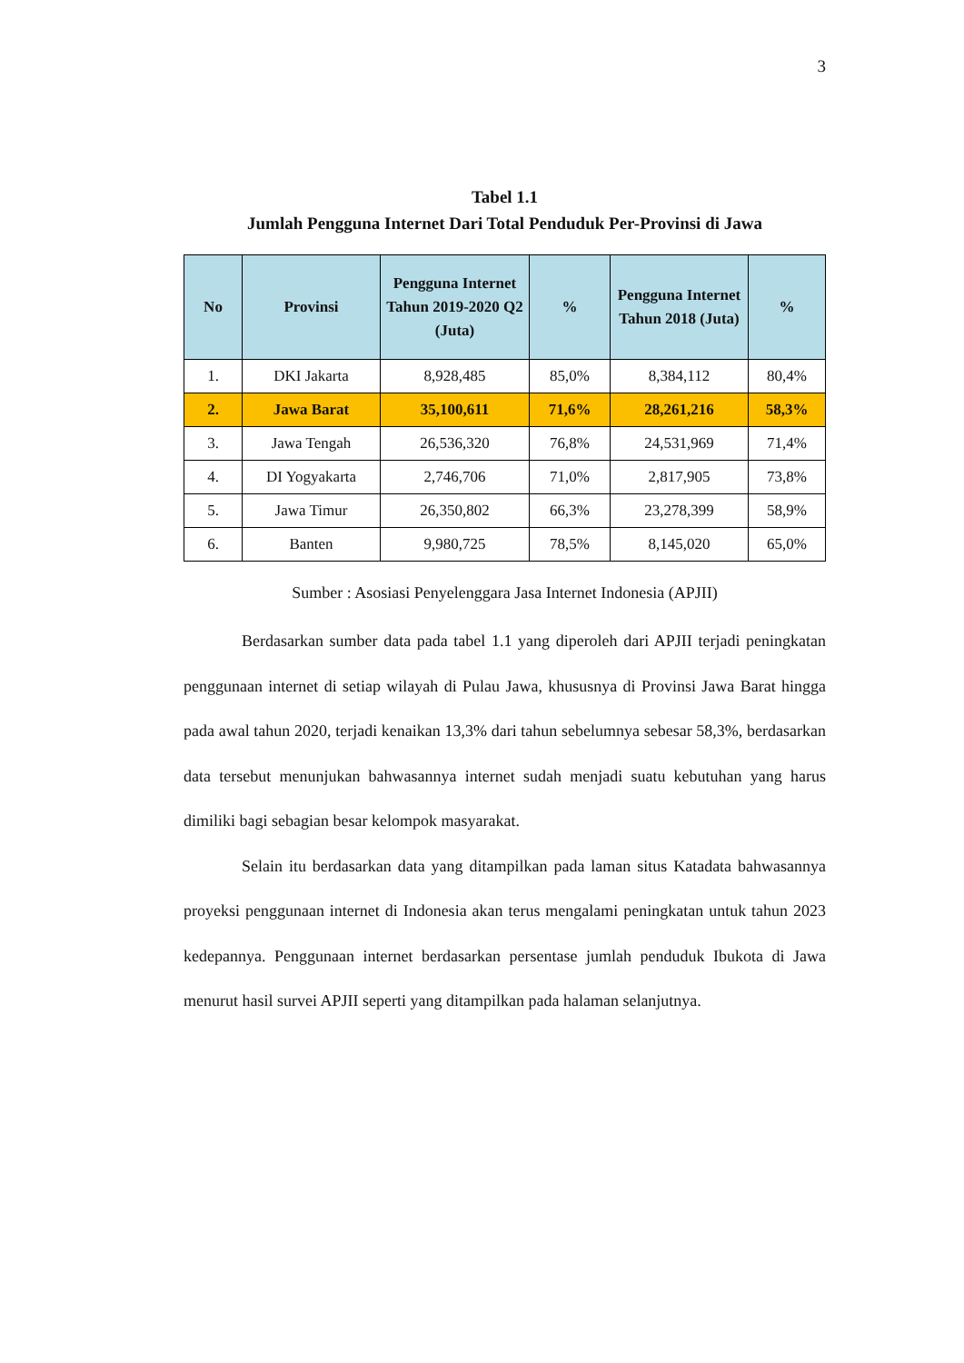3
Tabel 1.1
Jumlah Pengguna Internet Dari Total Penduduk Per-Provinsi di Jawa
| No | Provinsi | Pengguna Internet Tahun 2019-2020 Q2 (Juta) | % | Pengguna Internet Tahun 2018 (Juta) | % |
| --- | --- | --- | --- | --- | --- |
| 1. | DKI Jakarta | 8,928,485 | 85,0% | 8,384,112 | 80,4% |
| 2. | Jawa Barat | 35,100,611 | 71,6% | 28,261,216 | 58,3% |
| 3. | Jawa Tengah | 26,536,320 | 76,8% | 24,531,969 | 71,4% |
| 4. | DI Yogyakarta | 2,746,706 | 71,0% | 2,817,905 | 73,8% |
| 5. | Jawa Timur | 26,350,802 | 66,3% | 23,278,399 | 58,9% |
| 6. | Banten | 9,980,725 | 78,5% | 8,145,020 | 65,0% |
Sumber : Asosiasi Penyelenggara Jasa Internet Indonesia (APJII)
Berdasarkan sumber data pada tabel 1.1 yang diperoleh dari APJII terjadi peningkatan penggunaan internet di setiap wilayah di Pulau Jawa, khususnya di Provinsi Jawa Barat hingga pada awal tahun 2020, terjadi kenaikan 13,3% dari tahun sebelumnya sebesar 58,3%, berdasarkan data tersebut menunjukan bahwasannya internet sudah menjadi suatu kebutuhan yang harus dimiliki bagi sebagian besar kelompok masyarakat.
Selain itu berdasarkan data yang ditampilkan pada laman situs Katadata bahwasannya proyeksi penggunaan internet di Indonesia akan terus mengalami peningkatan untuk tahun 2023 kedepannya. Penggunaan internet berdasarkan persentase jumlah penduduk Ibukota di Jawa menurut hasil survei APJII seperti yang ditampilkan pada halaman selanjutnya.